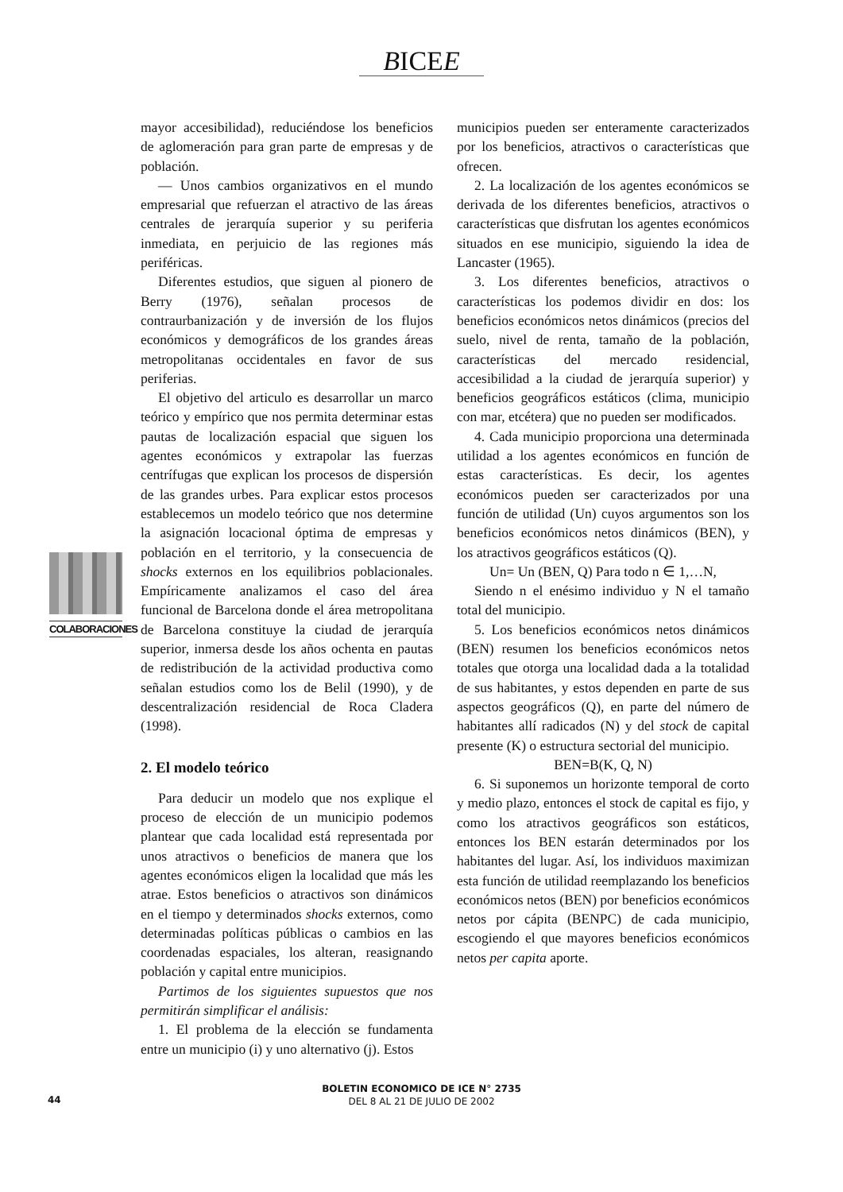BICEE
COLABORACIONES
mayor accesibilidad), reduciéndose los beneficios de aglomeración para gran parte de empresas y de población.
— Unos cambios organizativos en el mundo empresarial que refuerzan el atractivo de las áreas centrales de jerarquía superior y su periferia inmediata, en perjuicio de las regiones más periféricas.
Diferentes estudios, que siguen al pionero de Berry (1976), señalan procesos de contraurbanización y de inversión de los flujos económicos y demográficos de los grandes áreas metropolitanas occidentales en favor de sus periferias.
El objetivo del articulo es desarrollar un marco teórico y empírico que nos permita determinar estas pautas de localización espacial que siguen los agentes económicos y extrapolar las fuerzas centrífugas que explican los procesos de dispersión de las grandes urbes. Para explicar estos procesos establecemos un modelo teórico que nos determine la asignación locacional óptima de empresas y población en el territorio, y la consecuencia de shocks externos en los equilibrios poblacionales. Empíricamente analizamos el caso del área funcional de Barcelona donde el área metropolitana de Barcelona constituye la ciudad de jerarquía superior, inmersa desde los años ochenta en pautas de redistribución de la actividad productiva como señalan estudios como los de Belil (1990), y de descentralización residencial de Roca Cladera (1998).
2. El modelo teórico
Para deducir un modelo que nos explique el proceso de elección de un municipio podemos plantear que cada localidad está representada por unos atractivos o beneficios de manera que los agentes económicos eligen la localidad que más les atrae. Estos beneficios o atractivos son dinámicos en el tiempo y determinados shocks externos, como determinadas políticas públicas o cambios en las coordenadas espaciales, los alteran, reasignando población y capital entre municipios.
Partimos de los siguientes supuestos que nos permitirán simplificar el análisis:
1. El problema de la elección se fundamenta entre un municipio (i) y uno alternativo (j). Estos
municipios pueden ser enteramente caracterizados por los beneficios, atractivos o características que ofrecen.
2. La localización de los agentes económicos se derivada de los diferentes beneficios, atractivos o características que disfrutan los agentes económicos situados en ese municipio, siguiendo la idea de Lancaster (1965).
3. Los diferentes beneficios, atractivos o características los podemos dividir en dos: los beneficios económicos netos dinámicos (precios del suelo, nivel de renta, tamaño de la población, características del mercado residencial, accesibilidad a la ciudad de jerarquía superior) y beneficios geográficos estáticos (clima, municipio con mar, etcétera) que no pueden ser modificados.
4. Cada municipio proporciona una determinada utilidad a los agentes económicos en función de estas características. Es decir, los agentes económicos pueden ser caracterizados por una función de utilidad (Un) cuyos argumentos son los beneficios económicos netos dinámicos (BEN), y los atractivos geográficos estáticos (Q).
Un= Un (BEN, Q) Para todo n ∈ 1,…N,
Siendo n el enésimo individuo y N el tamaño total del municipio.
5. Los beneficios económicos netos dinámicos (BEN) resumen los beneficios económicos netos totales que otorga una localidad dada a la totalidad de sus habitantes, y estos dependen en parte de sus aspectos geográficos (Q), en parte del número de habitantes allí radicados (N) y del stock de capital presente (K) o estructura sectorial del municipio.
BEN=B(K, Q, N)
6. Si suponemos un horizonte temporal de corto y medio plazo, entonces el stock de capital es fijo, y como los atractivos geográficos son estáticos, entonces los BEN estarán determinados por los habitantes del lugar. Así, los individuos maximizan esta función de utilidad reemplazando los beneficios económicos netos (BEN) por beneficios económicos netos por cápita (BENPC) de cada municipio, escogiendo el que mayores beneficios económicos netos per capita aporte.
BOLETIN ECONOMICO DE ICE N° 2735
DEL 8 AL 21 DE JULIO DE 2002
44